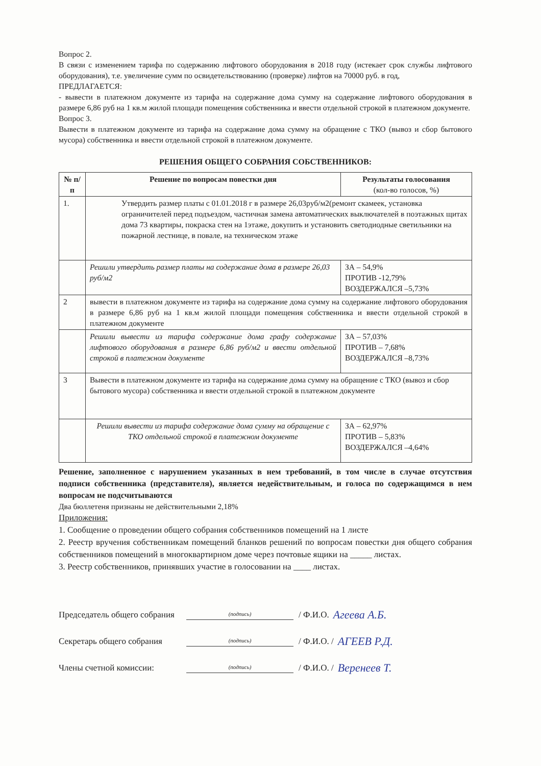Вопрос 2.
В связи с изменением тарифа по содержанию лифтового оборудования в 2018 году (истекает срок службы лифтового оборудования), т.е. увеличение сумм по освидетельствованию (проверке) лифтов на 70000 руб. в год,
ПРЕДЛАГАЕТСЯ:
- вывести в платежном документе из тарифа на содержание дома сумму на содержание лифтового оборудования в размере 6,86 руб на 1 кв.м жилой площади помещения собственника и ввести отдельной строкой в платежном документе.
Вопрос 3.
Вывести в платежном документе из тарифа на содержание дома сумму на обращение с ТКО (вывоз и сбор бытового мусора) собственника и ввести отдельной строкой в платежном документе.
РЕШЕНИЯ ОБЩЕГО СОБРАНИЯ СОБСТВЕННИКОВ:
| № п/п | Решение по вопросам повестки дня | Результаты голосования (кол-во голосов, %) |
| --- | --- | --- |
| 1. | Утвердить размер платы с 01.01.2018 г в размере 26,03руб/м2(ремонт скамеек, установка ограничителей перед подъездом, частичная замена автоматических выключателей в поэтажных щитах дома 73 квартиры, покраска стен на 1этаже, докупить и установить светодиодные светильники на пожарной лестнице, в повале, на техническом этаже | |
| | Решили утвердить размер платы на содержание дома в размере 26,03 руб/м2 | ЗА – 54,9% ПРОТИВ -12,79% ВОЗДЕРЖАЛСЯ –5,73% |
| 2 | вывести в платежном документе из тарифа на содержание дома сумму на содержание лифтового оборудования в размере 6,86 руб на 1 кв.м жилой площади помещения собственника и ввести отдельной строкой в платежном документе | |
| | Решили вывести из тарифа содержание дома графу содержание лифтового оборудования в размере 6,86 руб/м2 и ввести отдельной строкой в платежном документе | ЗА – 57,03% ПРОТИВ – 7,68% ВОЗДЕРЖАЛСЯ –8,73% |
| 3 | Вывести в платежном документе из тарифа на содержание дома сумму на обращение с ТКО (вывоз и сбор бытового мусора) собственника и ввести отдельной строкой в платежном документе | |
| | Решили вывести из тарифа содержание дома сумму на обращение с ТКО отдельной строкой в платежном документе | ЗА – 62,97% ПРОТИВ – 5,83% ВОЗДЕРЖАЛСЯ –4,64% |
Решение, заполненное с нарушением указанных в нем требований, в том числе в случае отсутствия подписи собственника (представителя), является недействительным, и голоса по содержащимся в нем вопросам не подсчитываются
Два бюллетеня признаны не действительными 2,18%
Приложения:
1. Сообщение о проведении общего собрания собственников помещений на 1 листе
2. Реестр вручения собственникам помещений бланков решений по вопросам повестки дня общего собрания собственников помещений в многоквартирном доме через почтовые ящики на _____ листах.
3. Реестр собственников, принявших участие в голосовании на ____ листах.
Председатель общего собрания (подпись) / Ф.И.О. Агеева А.Б.
Секретарь общего собрания (подпись) / Ф.И.О. / АГЕЕВ Р.Д.
Члены счетной комиссии: (подпись) / Ф.И.О. / Веренеев Т.